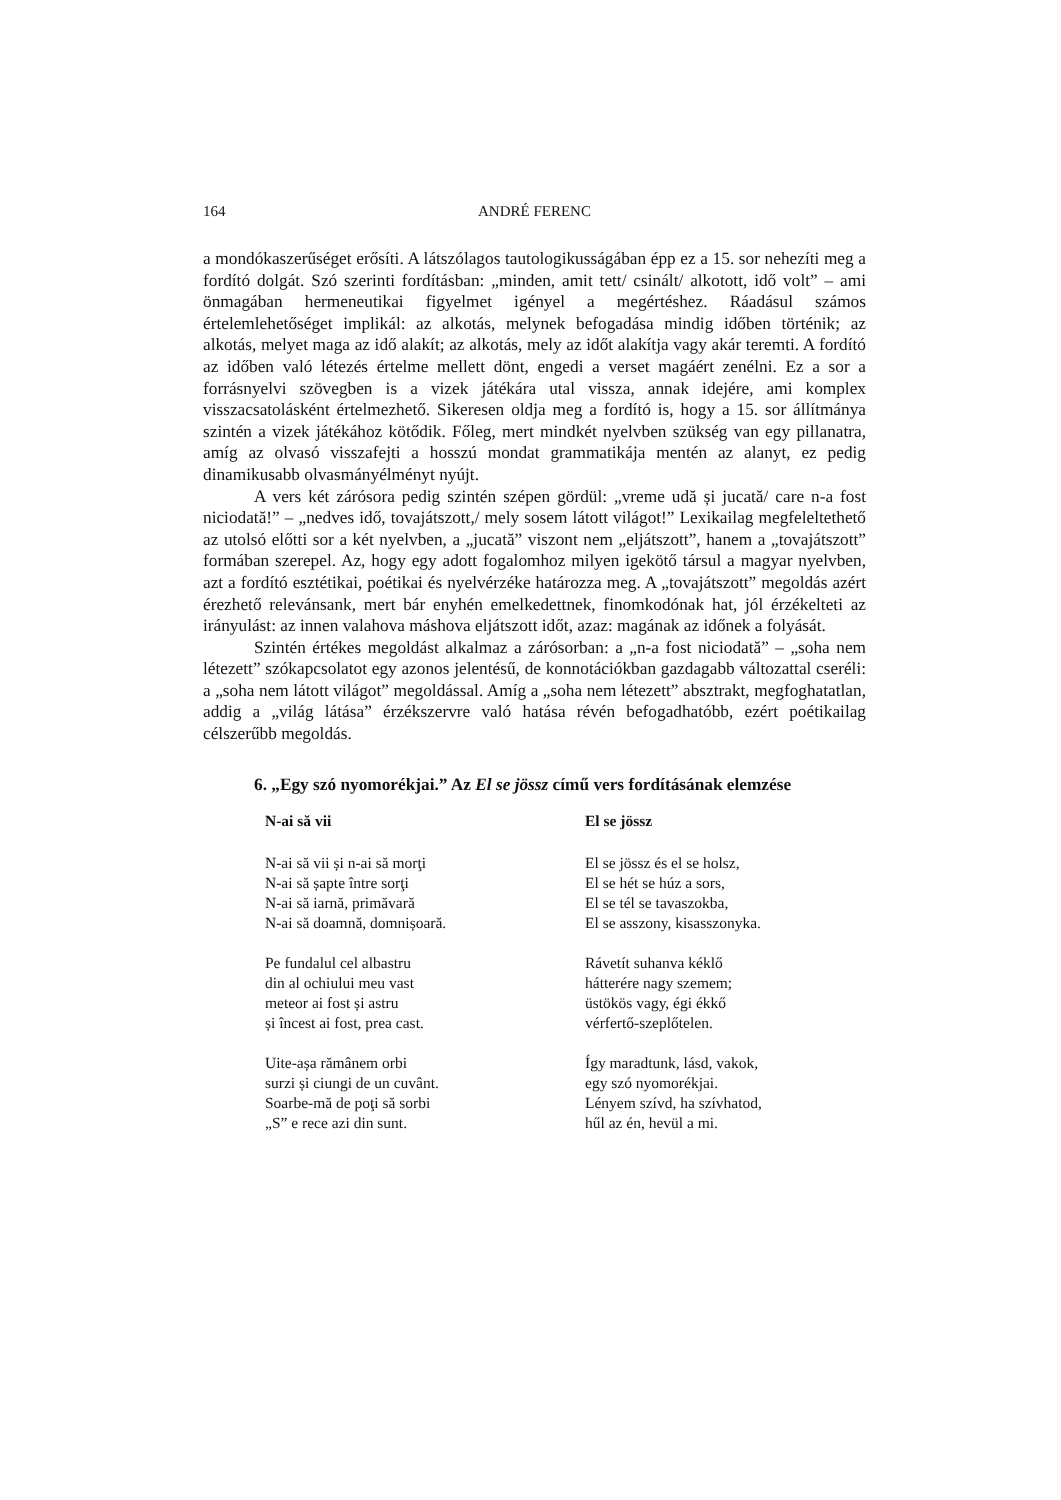164 ANDRÉ FERENC
a mondókaszerűséget erősíti. A látszólagos tautologikusságában épp ez a 15. sor nehezíti meg a fordító dolgát. Szó szerinti fordításban: „minden, amit tett/ csinált/ alkotott, idő volt” – ami önmagában hermeneutikai figyelmet igényel a megértéshez. Ráadásul számos értelemlehetőséget implikál: az alkotás, melynek befogadása mindig időben történik; az alkotás, melyet maga az idő alakít; az alkotás, mely az időt alakítja vagy akár teremti. A fordító az időben való létezés értelme mellett dönt, engedi a verset magáért zenélni. Ez a sor a forrásnyelvi szövegben is a vizek játékára utal vissza, annak idejére, ami komplex visszacsatolásként értelmezhető. Sikeresen oldja meg a fordító is, hogy a 15. sor állítmánya szintén a vizek játékához kötődik. Főleg, mert mindkét nyelvben szükség van egy pillanatra, amíg az olvasó visszafejti a hosszú mondat grammatikája mentén az alanyt, ez pedig dinamikusabb olvasmányélményt nyújt.
A vers két zárósora pedig szintén szépen gördül: „vreme udă și jucată/ care n-a fost niciodată!” – „nedves idő, tovajátszott,/ mely sosem látott világot!” Lexikailag megfeleltethető az utolsó előtti sor a két nyelvben, a „jucată” viszont nem „eljátszott”, hanem a „tovajátszott” formában szerepel. Az, hogy egy adott fogalomhoz milyen igekötő társul a magyar nyelvben, azt a fordító esztétikai, poétikai és nyelvérzéke határozza meg. A „tovajátszott” megoldás azért érezhető relevánsank, mert bár enyhén emelkedettnek, finomkodónak hat, jól érzékelteti az irányulást: az innen valahova máshova eljátszott időt, azaz: magának az időnek a folyását.
Szintén értékes megoldást alkalmaz a zárósorban: a „n-a fost niciodată” – „soha nem létezett” szókapcsolatot egy azonos jelentésű, de konnotációkban gazdagabb változattal cseréli: a „soha nem látott világot” megoldással. Amíg a „soha nem létezett” absztrakt, megfoghatatlan, addig a „világ látása” érzékszervre való hatása révén befogadhatóbb, ezért poétikailag célszerűbb megoldás.
6. „Egy szó nyomorékjai.” Az El se jössz című vers fordításának elemzése
N-ai să vii
N-ai să vii și n-ai să morţi
N-ai să șapte între sorţi
N-ai să iarnă, primăvară
N-ai să doamnă, domnișoară.
Pe fundalul cel albastru
din al ochiului meu vast
meteor ai fost și astru
și încest ai fost, prea cast.
Uite-așa rămânem orbi
surzi și ciungi de un cuvânt.
Soarbe-mă de poţi să sorbi
„S” e rece azi din sunt.
El se jössz
El se jössz és el se holsz,
El se hét se húz a sors,
El se tél se tavaszokba,
El se asszony, kisasszonyka.
Rávetít suhanva kéklő
hátterére nagy szemem;
üstökös vagy, égi ékkő
vérfertő-szeplőtelen.
Így maradtunk, lásd, vakok,
egy szó nyomorékjai.
Lényem szívd, ha szívhatod,
hűl az én, hevül a mi.